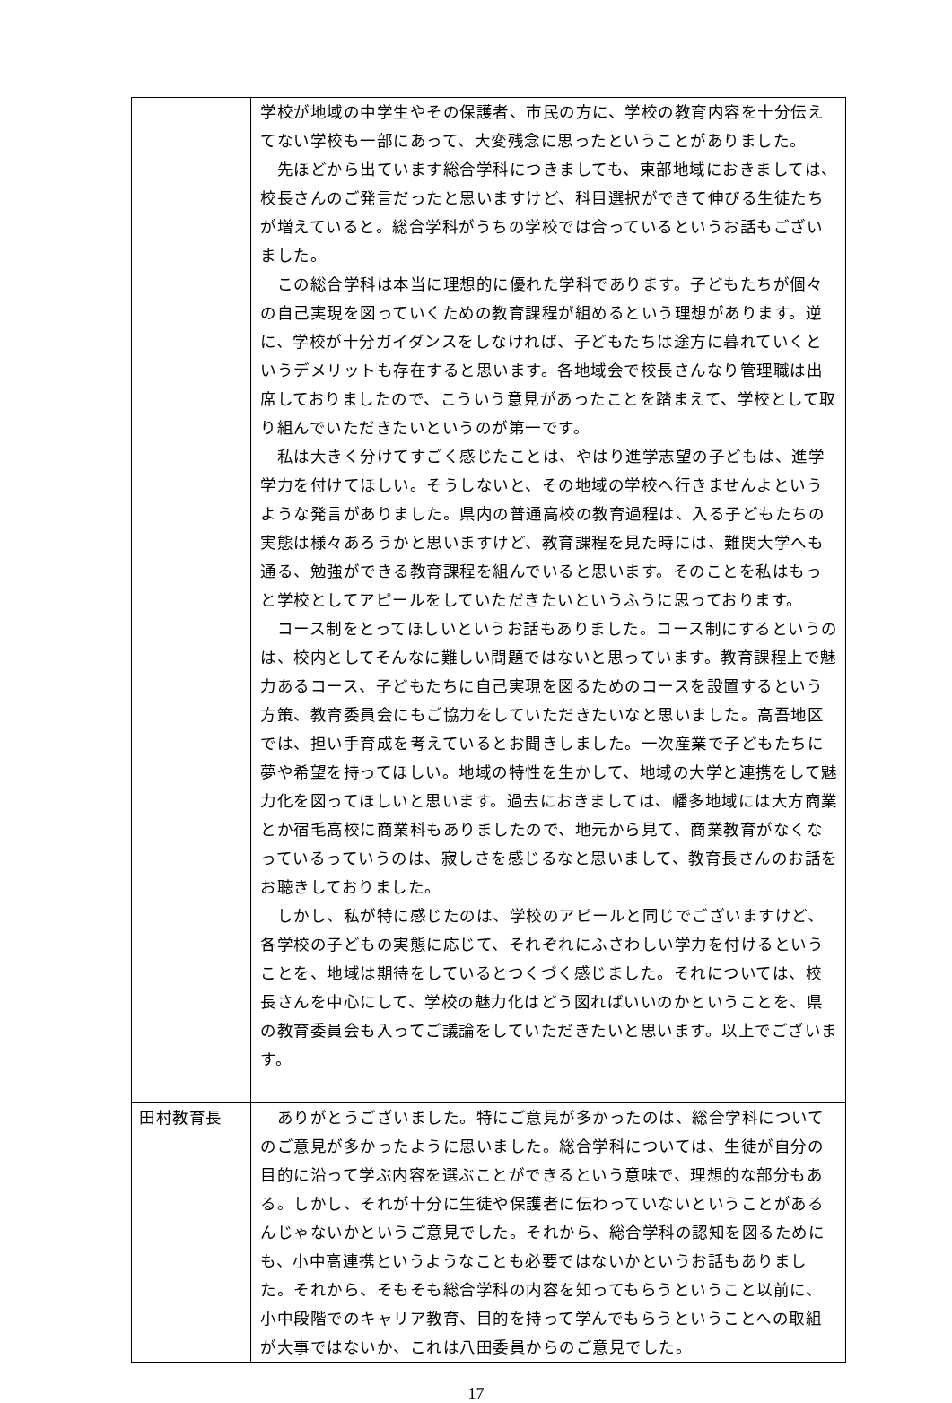| | 学校が地域の中学生やその保護者、市民の方に、学校の教育内容を十分伝えてない学校も一部にあって、大変残念に思ったということがありました。 先ほどから出ています総合学科につきましても、東部地域におきましては、校長さんのご発言だったと思いますけど、科目選択ができて伸びる生徒たちが増えていると。総合学科がうちの学校では合っているというお話もございました。 この総合学科は本当に理想的に優れた学科であります。子どもたちが個々の自己実現を図っていくための教育課程が組めるという理想があります。逆に、学校が十分ガイダンスをしなければ、子どもたちは途方に暮れていくというデメリットも存在すると思います。各地域会で校長さんなり管理職は出席しておりましたので、こういう意見があったことを踏まえて、学校として取り組んでいただきたいというのが第一です。 私は大きく分けてすごく感じたことは、やはり進学志望の子どもは、進学学力を付けてほしい。そうしないと、その地域の学校へ行きませんよというような発言がありました。県内の普通高校の教育過程は、入る子どもたちの実態は様々あろうかと思いますけど、教育課程を見た時には、難関大学へも通る、勉強ができる教育課程を組んでいると思います。そのことを私はもっと学校としてアピールをしていただきたいというふうに思っております。 コース制をとってほしいというお話もありました。コース制にするというのは、校内としてそんなに難しい問題ではないと思っています。教育課程上で魅力あるコース、子どもたちに自己実現を図るためのコースを設置するという方策、教育委員会にもご協力をしていただきたいなと思いました。高吾地区では、担い手育成を考えているとお聞きしました。一次産業で子どもたちに夢や希望を持ってほしい。地域の特性を生かして、地域の大学と連携をして魅力化を図ってほしいと思います。過去におきましては、幡多地域には大方商業とか宿毛高校に商業科もありましたので、地元から見て、商業教育がなくなっているっていうのは、寂しさを感じるなと思いまして、教育長さんのお話をお聴きしておりました。 しかし、私が特に感じたのは、学校のアピールと同じでございますけど、各学校の子どもの実態に応じて、それぞれにふさわしい学力を付けるということを、地域は期待をしているとつくづく感じました。それについては、校長さんを中心にして、学校の魅力化はどう図ればいいのかということを、県の教育委員会も入ってご議論をしていただきたいと思います。以上でございます。 |
| 田村教育長 | ありがとうございました。特にご意見が多かったのは、総合学科についてのご意見が多かったように思いました。総合学科については、生徒が自分の目的に沿って学ぶ内容を選ぶことができるという意味で、理想的な部分もある。しかし、それが十分に生徒や保護者に伝わっていないということがあるんじゃないかというご意見でした。それから、総合学科の認知を図るためにも、小中高連携というようなことも必要ではないかというお話もありました。それから、そもそも総合学科の内容を知ってもらうということ以前に、小中段階でのキャリア教育、目的を持って学んでもらうということへの取組が大事ではないか、これは八田委員からのご意見でした。 |
17